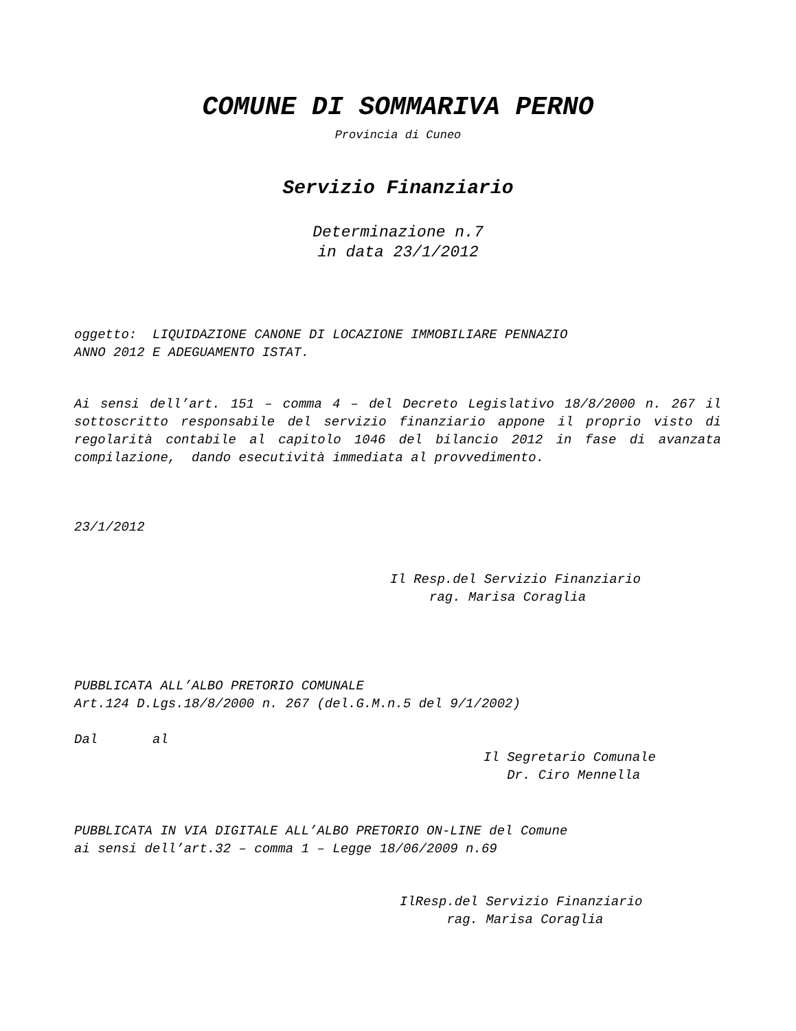COMUNE DI SOMMARIVA PERNO
Provincia di Cuneo
Servizio Finanziario
Determinazione n.7
in data 23/1/2012
oggetto: LIQUIDAZIONE CANONE DI LOCAZIONE IMMOBILIARE PENNAZIO
ANNO 2012 E ADEGUAMENTO ISTAT.
Ai sensi dell’art. 151 – comma 4 – del Decreto Legislativo 18/8/2000 n. 267 il sottoscritto responsabile del servizio finanziario appone il proprio visto di regolarità contabile al capitolo 1046 del bilancio 2012 in fase di avanzata compilazione, dando esecutività immediata al provvedimento.
23/1/2012
Il Resp.del Servizio Finanziario
rag. Marisa Coraglia
PUBBLICATA ALL’ALBO PRETORIO COMUNALE
Art.124 D.Lgs.18/8/2000 n. 267 (del.G.M.n.5 del 9/1/2002)
Dal al
Il Segretario Comunale
Dr. Ciro Mennella
PUBBLICATA IN VIA DIGITALE ALL’ALBO PRETORIO ON-LINE del Comune
ai sensi dell’art.32 – comma 1 – Legge 18/06/2009 n.69
IlResp.del Servizio Finanziario
rag. Marisa Coraglia